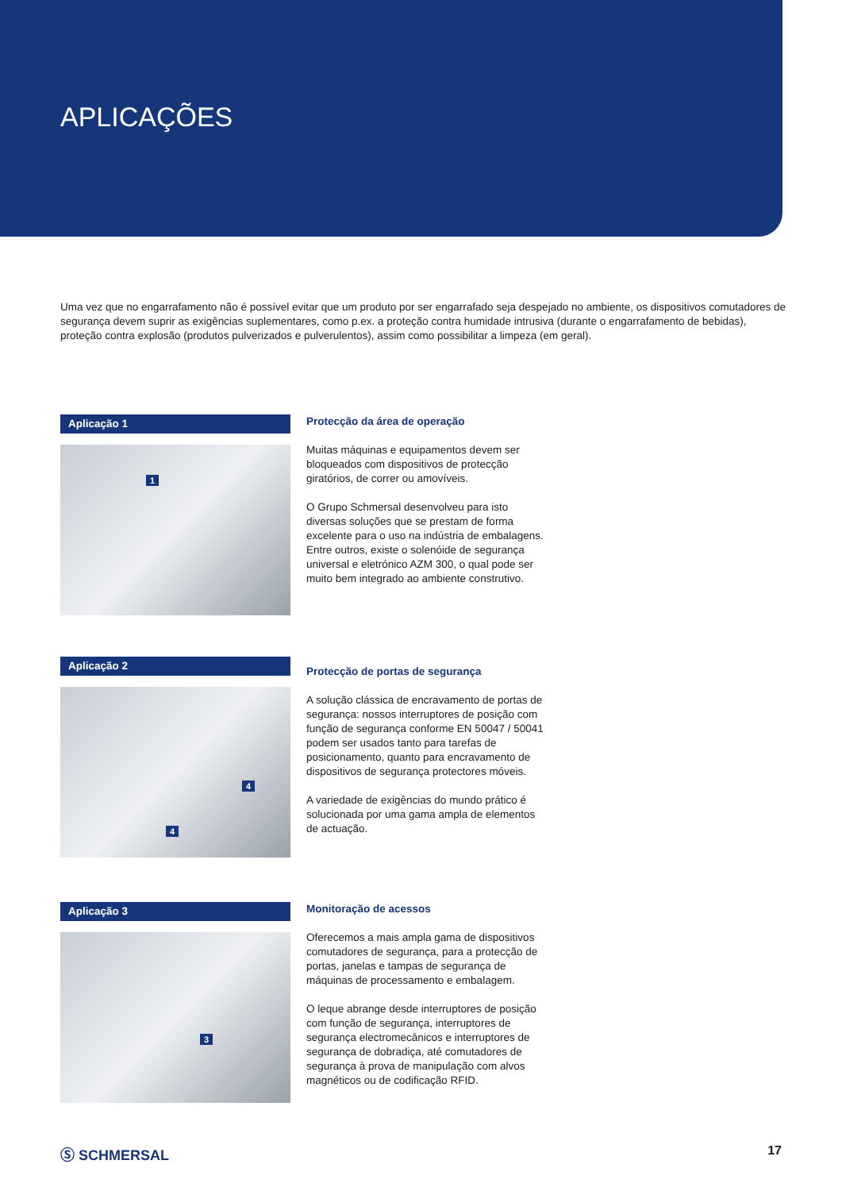APLICAÇÕES
Uma vez que no engarrafamento não é possível evitar que um produto por ser engarrafado seja despejado no ambiente, os dispositivos comutadores de segurança devem suprir as exigências suplementares, como p.ex. a proteção contra humidade intrusiva (durante o engarrafamento de bebidas), proteção contra explosão (produtos pulverizados e pulverulentos), assim como possibilitar a limpeza (em geral).
Aplicação 1
1
Protecção da área de operação
Muitas máquinas e equipamentos devem ser bloqueados com dispositivos de protecção giratórios, de correr ou amovíveis.
O Grupo Schmersal desenvolveu para isto diversas soluções que se prestam de forma excelente para o uso na indústria de embalagens. Entre outros, existe o solenóide de segurança universal e eletrónico AZM 300, o qual pode ser muito bem integrado ao ambiente construtivo.
Aplicação 2
4
4
Protecção de portas de segurança
A solução clássica de encravamento de portas de segurança: nossos interruptores de posição com função de segurança conforme EN 50047 / 50041 podem ser usados tanto para tarefas de posicionamento, quanto para encravamento de dispositivos de segurança protectores móveis.
A variedade de exigências do mundo prático é solucionada por uma gama ampla de elementos de actuação.
Aplicação 3
3
Monitoração de acessos
Oferecemos a mais ampla gama de dispositivos comutadores de segurança, para a protecção de portas, janelas e tampas de segurança de máquinas de processamento e embalagem.
O leque abrange desde interruptores de posição com função de segurança, interruptores de segurança electromecânicos e interruptores de segurança de dobradiça, até comutadores de segurança à prova de manipulação com alvos magnéticos ou de codificação RFID.
Ⓢ SCHMERSAL 17